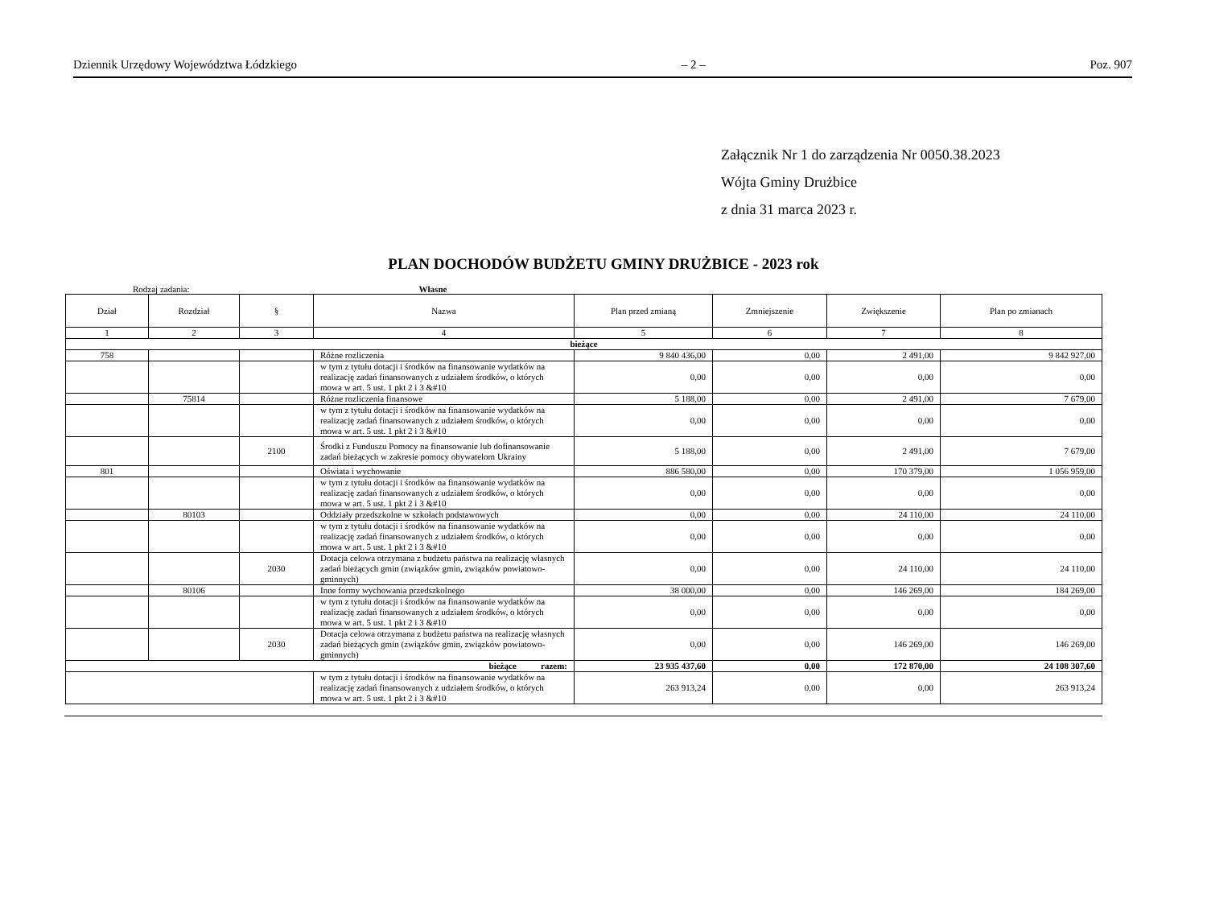Dziennik Urzędowy Województwa Łódzkiego – 2 – Poz. 907
Załącznik Nr 1 do zarządzenia Nr 0050.38.2023
Wójta Gminy Drużbice
z dnia 31 marca 2023 r.
PLAN DOCHODÓW BUDŻETU GMINY DRUŻBICE - 2023 rok
Rodzaj zadania: Własne
| Dział | Rozdział | § | Nazwa | Plan przed zmianą | Zmniejszenie | Zwiększenie | Plan po zmianach |
| --- | --- | --- | --- | --- | --- | --- | --- |
| 1 | 2 | 3 | 4 | 5 | 6 | 7 | 8 |
| bieżące | | | | | | | |
| 758 | | | Różne rozliczenia | 9 840 436,00 | 0,00 | 2 491,00 | 9 842 927,00 |
| | | | w tym z tytułu dotacji i środków na finansowanie wydatków na realizację zadań finansowanych z udziałem środków, o których mowa w art. 5 ust. 1 pkt 2 i 3 &#10 | 0,00 | 0,00 | 0,00 | 0,00 |
| | 75814 | | Różne rozliczenia finansowe | 5 188,00 | 0,00 | 2 491,00 | 7 679,00 |
| | | | w tym z tytułu dotacji i środków na finansowanie wydatków na realizację zadań finansowanych z udziałem środków, o których mowa w art. 5 ust. 1 pkt 2 i 3 &#10 | 0,00 | 0,00 | 0,00 | 0,00 |
| | | 2100 | Środki z Funduszu Pomocy na finansowanie lub dofinansowanie zadań bieżących w zakresie pomocy obywatelom Ukrainy | 5 188,00 | 0,00 | 2 491,00 | 7 679,00 |
| 801 | | | Oświata i wychowanie | 886 580,00 | 0,00 | 170 379,00 | 1 056 959,00 |
| | | | w tym z tytułu dotacji i środków na finansowanie wydatków na realizację zadań finansowanych z udziałem środków, o których mowa w art. 5 ust. 1 pkt 2 i 3 &#10 | 0,00 | 0,00 | 0,00 | 0,00 |
| | 80103 | | Oddziały przedszkolne w szkołach podstawowych | 0,00 | 0,00 | 24 110,00 | 24 110,00 |
| | | | w tym z tytułu dotacji i środków na finansowanie wydatków na realizację zadań finansowanych z udziałem środków, o których mowa w art. 5 ust. 1 pkt 2 i 3 &#10 | 0,00 | 0,00 | 0,00 | 0,00 |
| | | 2030 | Dotacja celowa otrzymana z budżetu państwa na realizację własnych zadań bieżących gmin (związków gmin, związków powiatowo-gminnych) | 0,00 | 0,00 | 24 110,00 | 24 110,00 |
| | 80106 | | Inne formy wychowania przedszkolnego | 38 000,00 | 0,00 | 146 269,00 | 184 269,00 |
| | | | w tym z tytułu dotacji i środków na finansowanie wydatków na realizację zadań finansowanych z udziałem środków, o których mowa w art. 5 ust. 1 pkt 2 i 3 &#10 | 0,00 | 0,00 | 0,00 | 0,00 |
| | | 2030 | Dotacja celowa otrzymana z budżetu państwa na realizację własnych zadań bieżących gmin (związków gmin, związków powiatowo-gminnych) | 0,00 | 0,00 | 146 269,00 | 146 269,00 |
| bieżące razem: | | | | 23 935 437,60 | 0,00 | 172 870,00 | 24 108 307,60 |
| | | | w tym z tytułu dotacji i środków na finansowanie wydatków na realizację zadań finansowanych z udziałem środków, o których mowa w art. 5 ust. 1 pkt 2 i 3 &#10 | 263 913,24 | 0,00 | 0,00 | 263 913,24 |